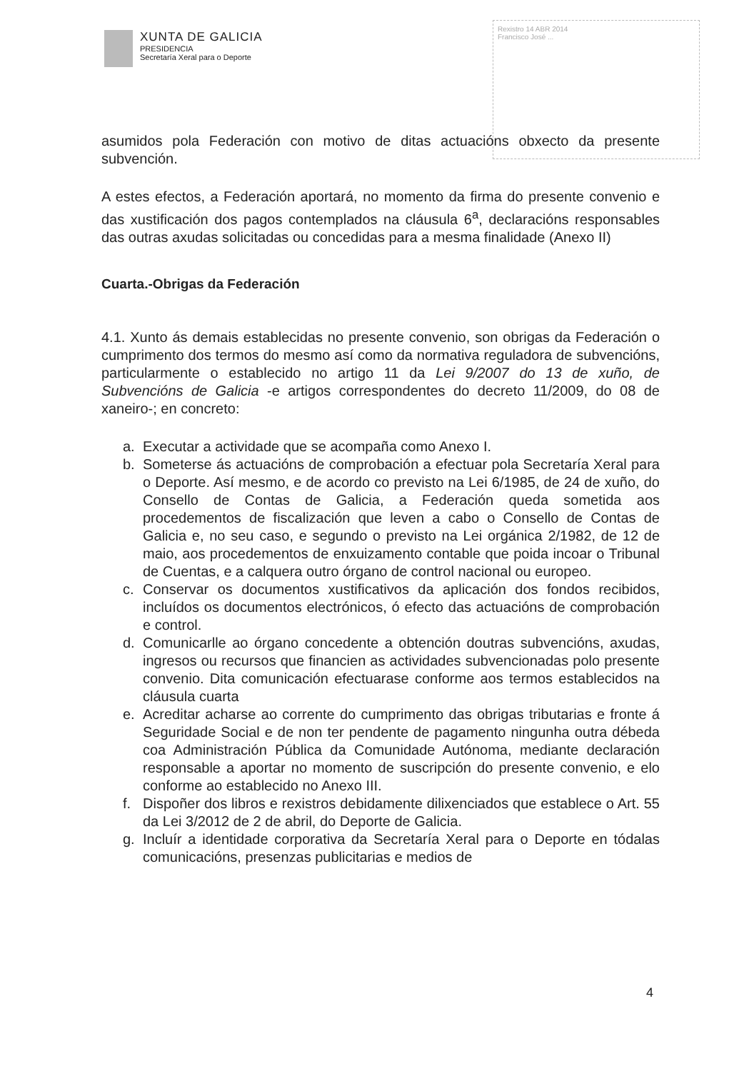XUNTA DE GALICIA
PRESIDENCIA
Secretaría Xeral para o Deporte
Rexistro 14 ABR 2014
Francisco José ...
asumidos pola Federación con motivo de ditas actuacións obxecto da presente subvención.
A estes efectos, a Federación aportará, no momento da firma do presente convenio e das xustificación dos pagos contemplados na cláusula 6<sup>a</sup>, declaracións responsables das outras axudas solicitadas ou concedidas para a mesma finalidade (Anexo II)
Cuarta.-Obrigas da Federación
4.1. Xunto ás demais establecidas no presente convenio, son obrigas da Federación o cumprimento dos termos do mesmo así como da normativa reguladora de subvencións, particularmente o establecido no artigo 11 da Lei 9/2007 do 13 de xuño, de Subvencións de Galicia -e artigos correspondentes do decreto 11/2009, do 08 de xaneiro-; en concreto:
a. Executar a actividade que se acompaña como Anexo I.
b. Someterse ás actuacións de comprobación a efectuar pola Secretaría Xeral para o Deporte. Así mesmo, e de acordo co previsto na Lei 6/1985, de 24 de xuño, do Consello de Contas de Galicia, a Federación queda sometida aos procedementos de fiscalización que leven a cabo o Consello de Contas de Galicia e, no seu caso, e segundo o previsto na Lei orgánica 2/1982, de 12 de maio, aos procedementos de enxuizamento contable que poida incoar o Tribunal de Cuentas, e a calquera outro órgano de control nacional ou europeo.
c. Conservar os documentos xustificativos da aplicación dos fondos recibidos, incluídos os documentos electrónicos, ó efecto das actuacións de comprobación e control.
d. Comunicarlle ao órgano concedente a obtención doutras subvencións, axudas, ingresos ou recursos que financien as actividades subvencionadas polo presente convenio. Dita comunicación efectuarase conforme aos termos establecidos na cláusula cuarta
e. Acreditar acharse ao corrente do cumprimento das obrigas tributarias e fronte á Seguridade Social e de non ter pendente de pagamento ningunha outra débeda coa Administración Pública da Comunidade Autónoma, mediante declaración responsable a aportar no momento de suscripción do presente convenio, e elo conforme ao establecido no Anexo III.
f. Dispoñer dos libros e rexistros debidamente dilixenciados que establece o Art. 55 da Lei 3/2012 de 2 de abril, do Deporte de Galicia.
g. Incluír a identidade corporativa da Secretaría Xeral para o Deporte en tódalas comunicacións, presenzas publicitarias e medios de
4